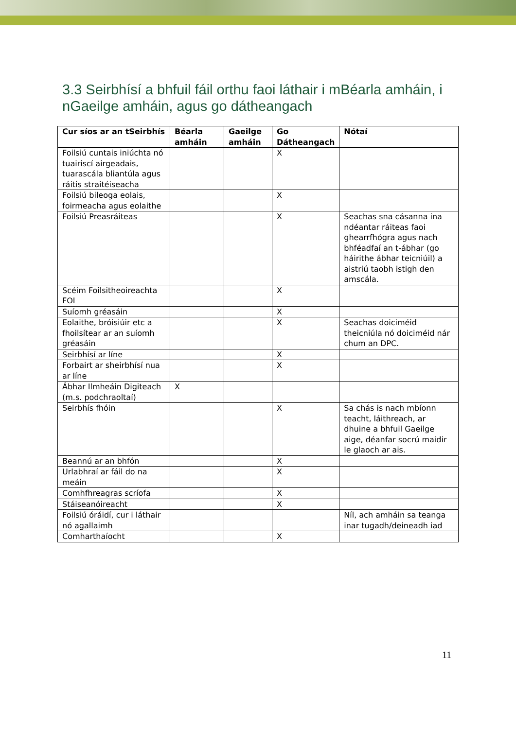3.3 Seirbhísí a bhfuil fáil orthu faoi láthair i mBéarla amháin, i nGaeilge amháin, agus go dátheangach
| Cur síos ar an tSeirbhís | Béarla amháin | Gaeilge amháin | Go Dátheangach | Nótaí |
| --- | --- | --- | --- | --- |
| Foilsiú cuntais iniúchta nó tuairiscí airgeadais, tuarascála bliantúla agus ráitis straitéiseacha | | | X | |
| Foilsiú bileoga eolais, foirmeacha agus eolaithe | | | X | |
| Foilsiú Preasráiteas | | | X | Seachas sna cásanna ina ndéantar ráiteas faoi ghearrfhógra agus nach bhféadfaí an t-ábhar (go háirithe ábhar teicniúil) a aistriú taobh istigh den amscála. |
| Scéim Foilsitheoireachta FOI | | | X | |
| Suíomh gréasáin | | | X | |
| Eolaithe, bróisiúir etc a fhoilsítear ar an suíomh gréasáin | | | X | Seachas doiciméid theicniúla nó doiciméid nár chum an DPC. |
| Seirbhísí ar líne | | | X | |
| Forbairt ar sheirbhísí nua ar líne | | | X | |
| Ábhar Ilmheáin Digiteach (m.s. podchraoltaí) | X | | | |
| Seirbhís fhóin | | | X | Sa chás is nach mbíonn teacht, láithreach, ar dhuine a bhfuil Gaeilge aige, déanfar socrú maidir le glaoch ar ais. |
| Beannú ar an bhfón | | | X | |
| Urlabhraí ar fáil do na meáin | | | X | |
| Comhfhreagras scríofa | | | X | |
| Stáiseanóireacht | | | X | |
| Foilsiú óráidí, cur i láthair nó agallaimh | | | | Níl, ach amháin sa teanga inar tugadh/deineadh iad |
| Comharthaíocht | | | X | |
11